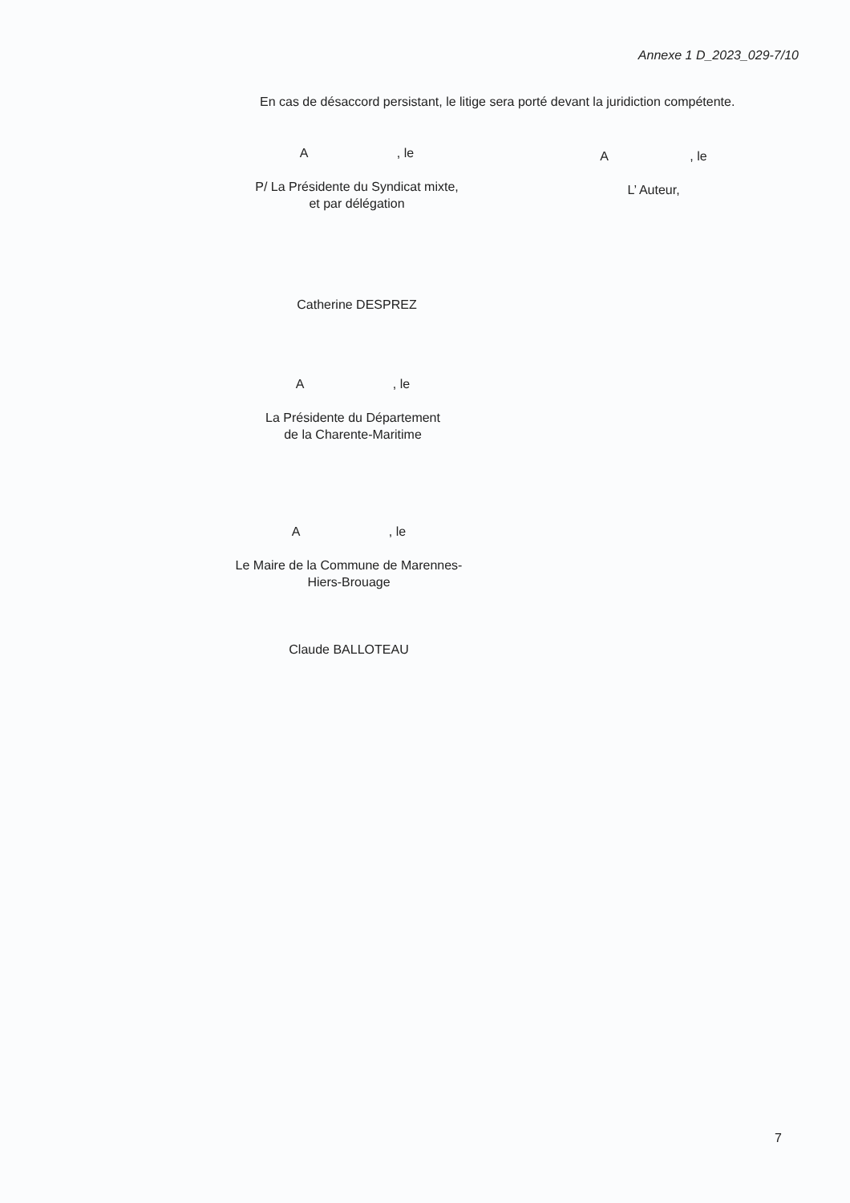Annexe 1 D_2023_029-7/10
En cas de désaccord persistant, le litige sera porté devant la juridiction compétente.
A , le
P/ La Présidente du Syndicat mixte,
et par délégation
Catherine DESPREZ
A , le
L’ Auteur,
A , le
La Présidente du Département
de la Charente-Maritime
A , le
Le Maire de la Commune de Marennes-
Hiers-Brouage
Claude BALLOTEAU
7